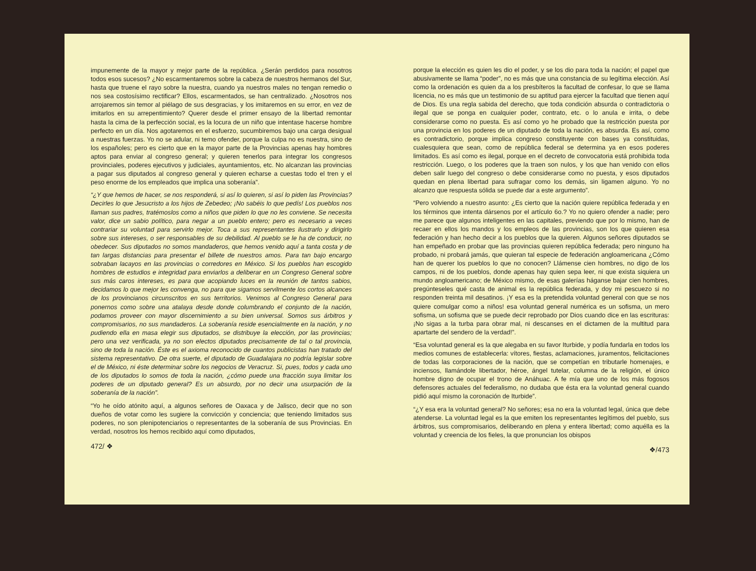impunemente de la mayor y mejor parte de la república. ¿Serán perdidos para nosotros todos esos sucesos? ¿No escarmentaremos sobre la cabeza de nuestros hermanos del Sur, hasta que truene el rayo sobre la nuestra, cuando ya nuestros males no tengan remedio o nos sea costosísimo rectificar? Ellos, escarmentados, se han centralizado. ¿Nosotros nos arrojaremos sin temor al piélago de sus desgracias, y los imitaremos en su error, en vez de imitarlos en su arrepentimiento? Querer desde el primer ensayo de la libertad remontar hasta la cima de la perfección social, es la locura de un niño que intentase hacerse hombre perfecto en un día. Nos agotaremos en el esfuerzo, sucumbiremos bajo una carga desigual a nuestras fuerzas. Yo no se adular, ni temo ofender, porque la culpa no es nuestra, sino de los españoles; pero es cierto que en la mayor parte de la Provincias apenas hay hombres aptos para enviar al congreso general; y quieren tenerlos para integrar los congresos provinciales, poderes ejecutivos y judiciales, ayuntamientos, etc. No alcanzan las provincias a pagar sus diputados al congreso general y quieren echarse a cuestas todo el tren y el peso enorme de los empleados que implica una soberanía”.
“¿Y que hemos de hacer, se nos responderá, si así lo quieren, si así lo piden las Provincias? Decirles lo que Jesucristo a los hijos de Zebedeo; ¡No sabéis lo que pedís! Los pueblos nos llaman sus padres, tratémoslos como a niños que piden lo que no les conviene. Se necesita valor, dice un sabio político, para negar a un pueblo entero; pero es necesario a veces contrariar su voluntad para servirlo mejor. Toca a sus representantes ilustrarlo y dirigirlo sobre sus intereses, o ser responsables de su debilidad. Al pueblo se le ha de conducir, no obedecer. Sus diputados no somos mandaderos, que hemos venido aquí a tanta costa y de tan largas distancias para presentar el billete de nuestros amos. Para tan bajo encargo sobraban lacayos en las provincias o corredores en México. Si los pueblos han escogido hombres de estudios e integridad para enviarlos a deliberar en un Congreso General sobre sus más caros intereses, es para que acopiando luces en la reunión de tantos sabios, decidamos lo que mejor les convenga, no para que sigamos servilmente los cortos alcances de los provincianos circunscritos en sus territorios. Venimos al Congreso General para ponernos como sobre una atalaya desde donde columbrando el conjunto de la nación, podamos proveer con mayor discernimiento a su bien universal. Somos sus árbitros y compromisarios, no sus mandaderos. La soberanía reside esencialmente en la nación, y no pudiendo ella en masa elegir sus diputados, se distribuye la elección, por las provincias; pero una vez verificada, ya no son electos diputados precisamente de tal o tal provincia, sino de toda la nación. Éste es el axioma reconocido de cuantos publicistas han tratado del sistema representativo. De otra suerte, el diputado de Guadalajara no podría legislar sobre el de México, ni éste determinar sobre los negocios de Veracruz. Si, pues, todos y cada uno de los diputados lo somos de toda la nación, ¿cómo puede una fracción suya limitar los poderes de un diputado general? Es un absurdo, por no decir una usurpación de la soberanía de la nación”.
“Yo he oído atónito aquí, a algunos señores de Oaxaca y de Jalisco, decir que no son dueños de votar como les sugiere la convicción y conciencia; que teniendo limitados sus poderes, no son plenipotenciarios o representantes de la soberanía de sus Provincias. En verdad, nosotros los hemos recibido aquí como diputados,
472/ ❖
porque la elección es quien les dio el poder, y se los dio para toda la nación; el papel que abusivamente se llama “poder”, no es más que una constancia de su legítima elección. Así como la ordenación es quien da a los presbíteros la facultad de confesar, lo que se llama licencia, no es más que un testimonio de su aptitud para ejercer la facultad que tienen aquí de Dios. Es una regla sabida del derecho, que toda condición absurda o contradictoria o ilegal que se ponga en cualquier poder, contrato, etc. o lo anula e irrita, o debe considerarse como no puesta. Es así como yo he probado que la restricción puesta por una provincia en los poderes de un diputado de toda la nación, es absurda. Es así, como es contradictorio, porque implica congreso constituyente con bases ya constituidas, cualesquiera que sean, como de república federal se determina ya en esos poderes limitados. Es así como es ilegal, porque en el decreto de convocatoria está prohibida toda restricción. Luego, o los poderes que la traen son nulos, y los que han venido con ellos deben salir luego del congreso o debe considerarse como no puesta, y esos diputados quedan en plena libertad para sufragar como los demás, sin ligamen alguno. Yo no alcanzo que respuesta sólida se puede dar a este argumento”.
“Pero volviendo a nuestro asunto: ¿Es cierto que la nación quiere república federada y en los términos que intenta dársenos por el artículo 6o.? Yo no quiero ofender a nadie; pero me parece que algunos inteligentes en las capitales, previendo que por lo mismo, han de recaer en ellos los mandos y los empleos de las provincias, son los que quieren esa federación y han hecho decir a los pueblos que la quieren. Algunos señores diputados se han empeñado en probar que las provincias quieren república federada; pero ninguno ha probado, ni probará jamás, que quieran tal especie de federación angloamericana ¿Cómo han de querer los pueblos lo que no conocen? Llámense cien hombres, no digo de los campos, ni de los pueblos, donde apenas hay quien sepa leer, ni que exista siquiera un mundo angloamericano; de México mismo, de esas galerías háganse bajar cien hombres, pregúnteseles qué casta de animal es la república federada, y doy mi pescuezo si no responden treinta mil desatinos. ¡Y esa es la pretendida voluntad general con que se nos quiere comulgar como a niños! esa voluntad general numérica es un sofisma, un mero sofisma, un sofisma que se puede decir reprobado por Dios cuando dice en las escrituras: ¡No sigas a la turba para obrar mal, ni descanses en el dictamen de la multitud para apartarte del sendero de la verdad!”.
“Esa voluntad general es la que alegaba en su favor Iturbide, y podía fundarla en todos los medios comunes de establecerla: vítores, fiestas, aclamaciones, juramentos, felicitaciones de todas las corporaciones de la nación, que se competían en tributarle homenajes, e inciensos, llamándole libertador, héroe, ángel tutelar, columna de la religión, el único hombre digno de ocupar el trono de Anáhuac. A fe mía que uno de los más fogosos defensores actuales del federalismo, no dudaba que ésta era la voluntad general cuando pidió aquí mismo la coronación de Iturbide”.
“¿Y esa era la voluntad general? No señores; esa no era la voluntad legal, única que debe atenderse. La voluntad legal es la que emiten los representantes legítimos del pueblo, sus árbitros, sus compromisarios, deliberando en plena y entera libertad; como aquélla es la voluntad y creencia de los fieles, la que pronuncian los obispos
❖/473